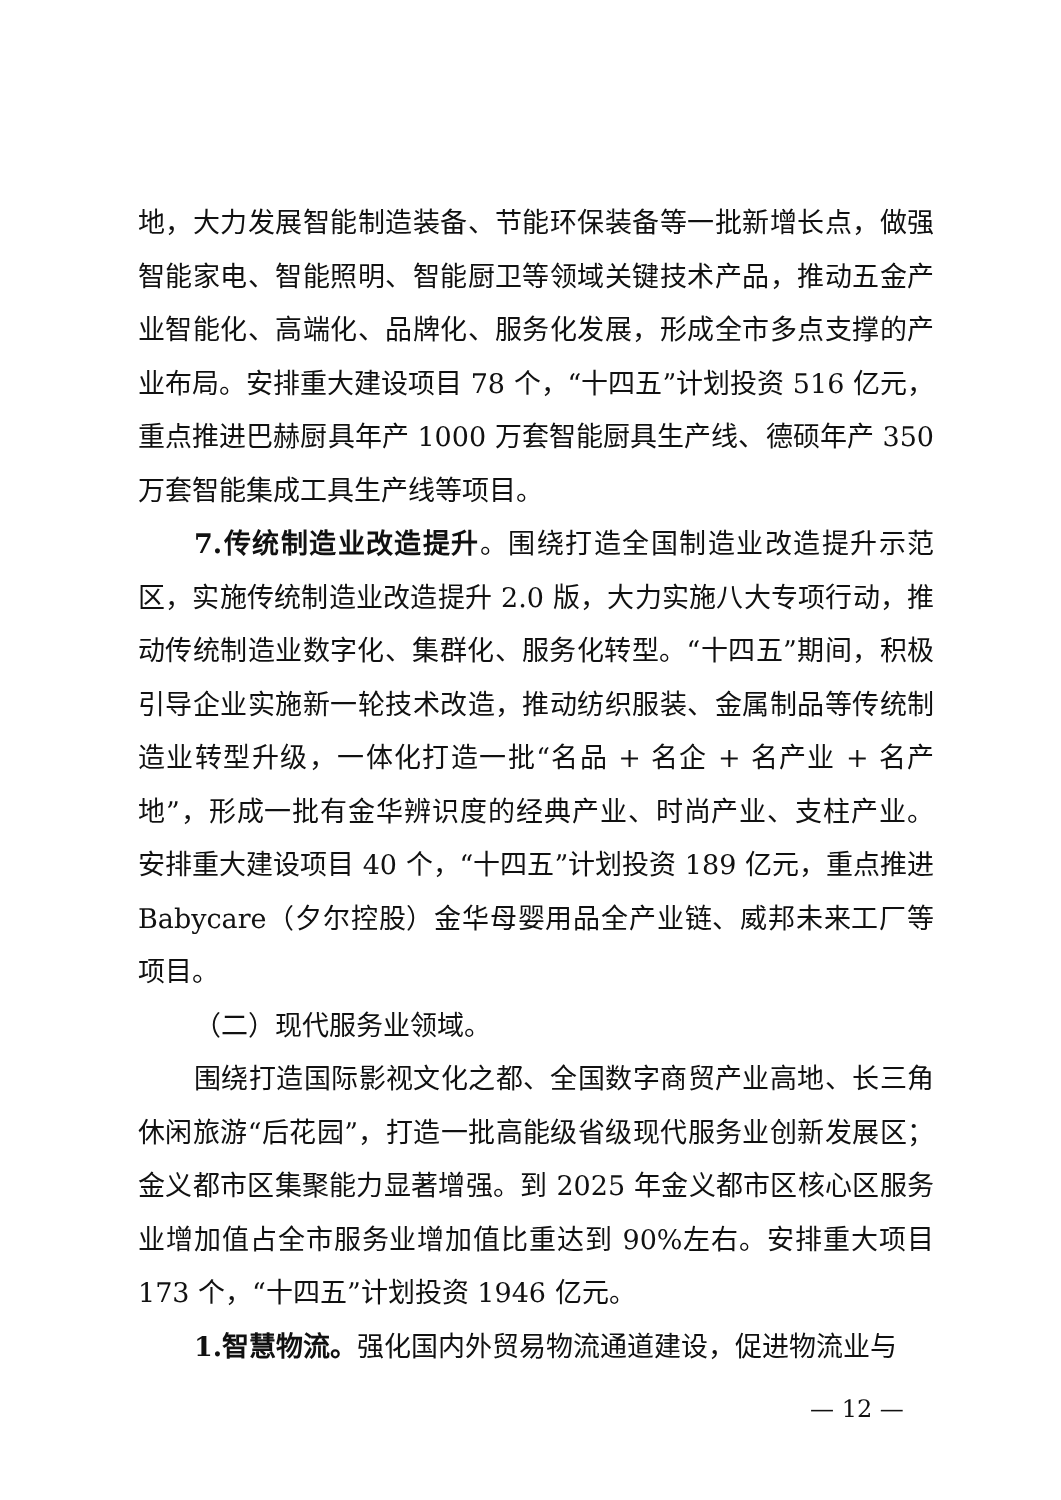地，大力发展智能制造装备、节能环保装备等一批新增长点，做强智能家电、智能照明、智能厨卫等领域关键技术产品，推动五金产业智能化、高端化、品牌化、服务化发展，形成全市多点支撑的产业布局。安排重大建设项目 78 个，“十四五”计划投资 516 亿元，重点推进巴赫厨具年产 1000 万套智能厨具生产线、德硕年产 350 万套智能集成工具生产线等项目。
7.传统制造业改造提升。围绕打造全国制造业改造提升示范区，实施传统制造业改造提升 2.0 版，大力实施八大专项行动，推动传统制造业数字化、集群化、服务化转型。“十四五”期间，积极引导企业实施新一轮技术改造，推动纺织服装、金属制品等传统制造业转型升级，一体化打造一批“名品 + 名企 + 名产业 + 名产地”，形成一批有金华辨识度的经典产业、时尚产业、支柱产业。安排重大建设项目 40 个，“十四五”计划投资 189 亿元，重点推进 Babycare（夕尔控股）金华母婴用品全产业链、威邦未来工厂等项目。
（二）现代服务业领域。
围绕打造国际影视文化之都、全国数字商贸产业高地、长三角休闲旅游“后花园”，打造一批高能级省级现代服务业创新发展区；金义都市区集聚能力显著增强。到 2025 年金义都市区核心区服务业增加值占全市服务业增加值比重达到 90%左右。安排重大项目 173 个，“十四五”计划投资 1946 亿元。
1.智慧物流。强化国内外贸易物流通道建设，促进物流业与
— 12 —